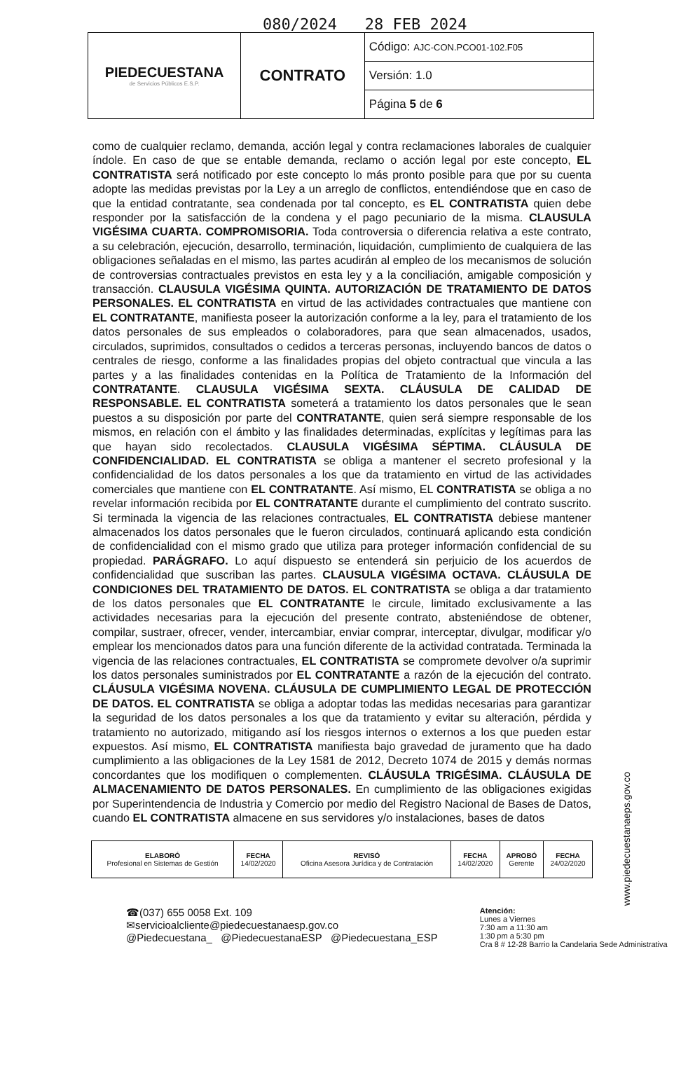080/2024 28 FEB 2024
| PIEDECUESTANA de Servicios Públicos E.S.P. | CONTRATO | Código: AJC-CON.PCO01-102.F05 |
| | | Versión: 1.0 |
| | | Página 5 de 6 |
como de cualquier reclamo, demanda, acción legal y contra reclamaciones laborales de cualquier índole. En caso de que se entable demanda, reclamo o acción legal por este concepto, EL CONTRATISTA será notificado por este concepto lo más pronto posible para que por su cuenta adopte las medidas previstas por la Ley a un arreglo de conflictos, entendiéndose que en caso de que la entidad contratante, sea condenada por tal concepto, es EL CONTRATISTA quien debe responder por la satisfacción de la condena y el pago pecuniario de la misma. CLAUSULA VIGÉSIMA CUARTA. COMPROMISORIA. Toda controversia o diferencia relativa a este contrato, a su celebración, ejecución, desarrollo, terminación, liquidación, cumplimiento de cualquiera de las obligaciones señaladas en el mismo, las partes acudirán al empleo de los mecanismos de solución de controversias contractuales previstos en esta ley y a la conciliación, amigable composición y transacción. CLAUSULA VIGÉSIMA QUINTA. AUTORIZACIÓN DE TRATAMIENTO DE DATOS PERSONALES. EL CONTRATISTA en virtud de las actividades contractuales que mantiene con EL CONTRATANTE, manifiesta poseer la autorización conforme a la ley, para el tratamiento de los datos personales de sus empleados o colaboradores, para que sean almacenados, usados, circulados, suprimidos, consultados o cedidos a terceras personas, incluyendo bancos de datos o centrales de riesgo, conforme a las finalidades propias del objeto contractual que vincula a las partes y a las finalidades contenidas en la Política de Tratamiento de la Información del CONTRATANTE. CLAUSULA VIGÉSIMA SEXTA. CLÁUSULA DE CALIDAD DE RESPONSABLE. EL CONTRATISTA someterá a tratamiento los datos personales que le sean puestos a su disposición por parte del CONTRATANTE, quien será siempre responsable de los mismos, en relación con el ámbito y las finalidades determinadas, explícitas y legítimas para las que hayan sido recolectados. CLAUSULA VIGÉSIMA SÉPTIMA. CLÁUSULA DE CONFIDENCIALIDAD. EL CONTRATISTA se obliga a mantener el secreto profesional y la confidencialidad de los datos personales a los que da tratamiento en virtud de las actividades comerciales que mantiene con EL CONTRATANTE. Así mismo, EL CONTRATISTA se obliga a no revelar información recibida por EL CONTRATANTE durante el cumplimiento del contrato suscrito. Si terminada la vigencia de las relaciones contractuales, EL CONTRATISTA debiese mantener almacenados los datos personales que le fueron circulados, continuará aplicando esta condición de confidencialidad con el mismo grado que utiliza para proteger información confidencial de su propiedad. PARÁGRAFO. Lo aquí dispuesto se entenderá sin perjuicio de los acuerdos de confidencialidad que suscriban las partes. CLAUSULA VIGÉSIMA OCTAVA. CLÁUSULA DE CONDICIONES DEL TRATAMIENTO DE DATOS. EL CONTRATISTA se obliga a dar tratamiento de los datos personales que EL CONTRATANTE le circule, limitado exclusivamente a las actividades necesarias para la ejecución del presente contrato, absteniéndose de obtener, compilar, sustraer, ofrecer, vender, intercambiar, enviar comprar, interceptar, divulgar, modificar y/o emplear los mencionados datos para una función diferente de la actividad contratada. Terminada la vigencia de las relaciones contractuales, EL CONTRATISTA se compromete devolver o/a suprimir los datos personales suministrados por EL CONTRATANTE a razón de la ejecución del contrato. CLÁUSULA VIGÉSIMA NOVENA. CLÁUSULA DE CUMPLIMIENTO LEGAL DE PROTECCIÓN DE DATOS. EL CONTRATISTA se obliga a adoptar todas las medidas necesarias para garantizar la seguridad de los datos personales a los que da tratamiento y evitar su alteración, pérdida y tratamiento no autorizado, mitigando así los riesgos internos o externos a los que pueden estar expuestos. Así mismo, EL CONTRATISTA manifiesta bajo gravedad de juramento que ha dado cumplimiento a las obligaciones de la Ley 1581 de 2012, Decreto 1074 de 2015 y demás normas concordantes que los modifiquen o complementen. CLÁUSULA TRIGÉSIMA. CLÁUSULA DE ALMACENAMIENTO DE DATOS PERSONALES. En cumplimiento de las obligaciones exigidas por Superintendencia de Industria y Comercio por medio del Registro Nacional de Bases de Datos, cuando EL CONTRATISTA almacene en sus servidores y/o instalaciones, bases de datos
| ELABORÓ Profesional en Sistemas de Gestión | FECHA 14/02/2020 | REVISÓ Oficina Asesora Jurídica y de Contratación | FECHA 14/02/2020 | APROBÓ Gerente | FECHA 24/02/2020 |
☎(037) 655 0058 Ext. 109
✉servicioalcliente@piedecuestanaesp.gov.co
@Piedecuestana_ @PiedecuestanaESP @Piedecuestana_ESP
Atención:
Lunes a Viernes
7:30 am a 11:30 am
1:30 pm a 5:30 pm
Cra 8 # 12-28 Barrio la Candelaria Sede Administrativa
www.piedecuestanaeps.gov.co